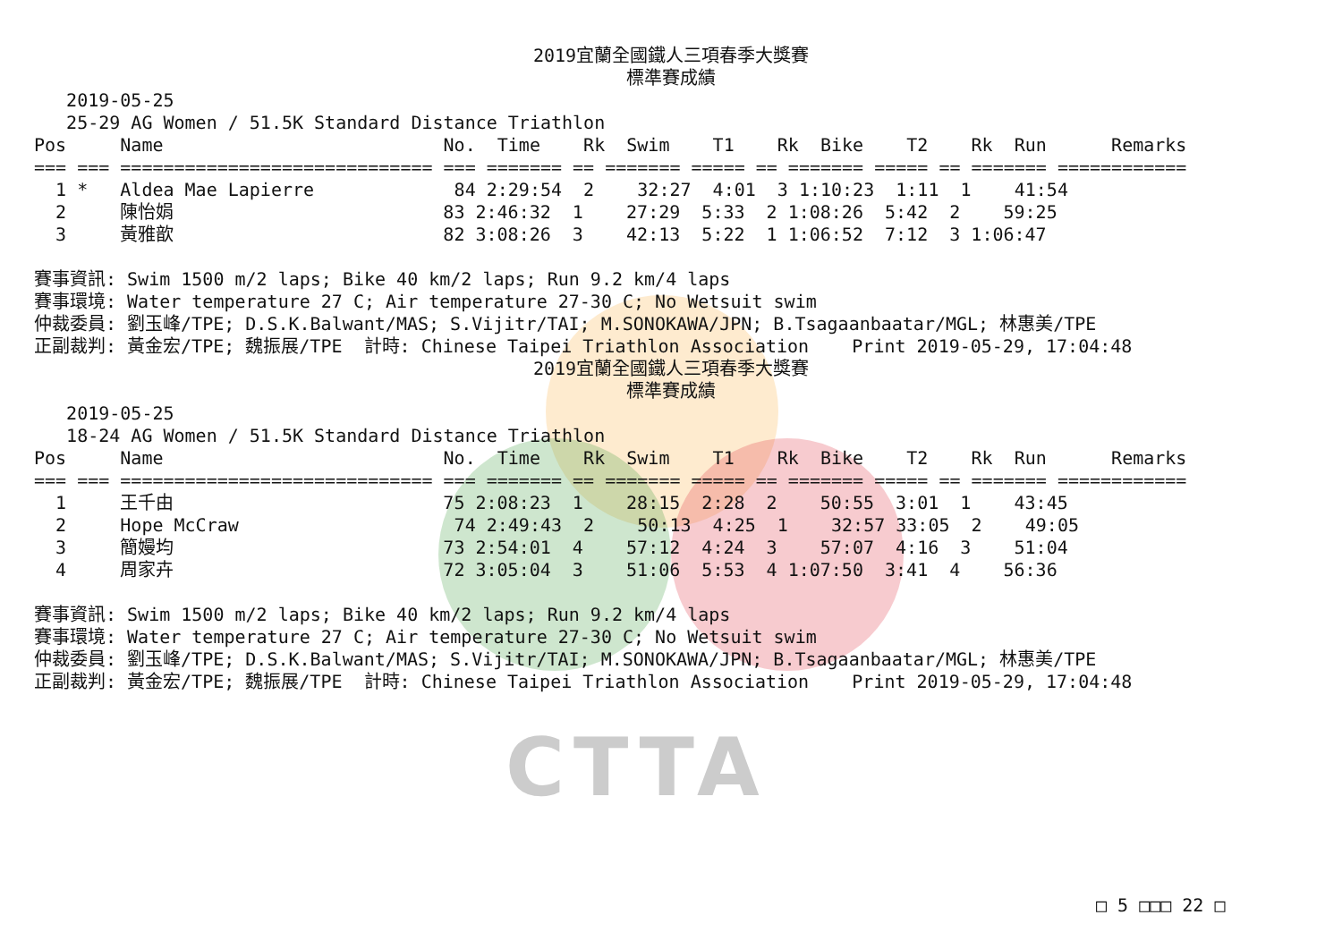CTTA
2019宜蘭全國鐵人三項春季大獎賽
標準賽成績
   2019-05-25
   25-29 AG Women / 51.5K Standard Distance Triathlon
Pos     Name                          No.  Time    Rk  Swim    T1    Rk  Bike    T2    Rk  Run      Remarks
=== === ============================= === ======= == ======= ===== == ======= ===== == ======= ============
  1 *   Aldea Mae Lapierre             84 2:29:54  2    32:27  4:01  3 1:10:23  1:11  1    41:54
  2     陳怡娟                         83 2:46:32  1    27:29  5:33  2 1:08:26  5:42  2    59:25
  3     黃雅歆                         82 3:08:26  3    42:13  5:22  1 1:06:52  7:12  3 1:06:47

賽事資訊: Swim 1500 m/2 laps; Bike 40 km/2 laps; Run 9.2 km/4 laps
賽事環境: Water temperature 27 C; Air temperature 27-30 C; No Wetsuit swim
仲裁委員: 劉玉峰/TPE; D.S.K.Balwant/MAS; S.Vijitr/TAI; M.SONOKAWA/JPN; B.Tsagaanbaatar/MGL; 林惠美/TPE
正副裁判: 黃金宏/TPE; 魏振展/TPE  計時: Chinese Taipei Triathlon Association    Print 2019-05-29, 17:04:48
2019宜蘭全國鐵人三項春季大獎賽
標準賽成績
   2019-05-25
   18-24 AG Women / 51.5K Standard Distance Triathlon
Pos     Name                          No.  Time    Rk  Swim    T1    Rk  Bike    T2    Rk  Run      Remarks
=== === ============================= === ======= == ======= ===== == ======= ===== == ======= ============
  1     王千由                         75 2:08:23  1    28:15  2:28  2    50:55  3:01  1    43:45
  2     Hope McCraw                    74 2:49:43  2    50:13  4:25  1    32:57 33:05  2    49:05
  3     簡嫚均                         73 2:54:01  4    57:12  4:24  3    57:07  4:16  3    51:04
  4     周家卉                         72 3:05:04  3    51:06  5:53  4 1:07:50  3:41  4    56:36

賽事資訊: Swim 1500 m/2 laps; Bike 40 km/2 laps; Run 9.2 km/4 laps
賽事環境: Water temperature 27 C; Air temperature 27-30 C; No Wetsuit swim
仲裁委員: 劉玉峰/TPE; D.S.K.Balwant/MAS; S.Vijitr/TAI; M.SONOKAWA/JPN; B.Tsagaanbaatar/MGL; 林惠美/TPE
正副裁判: 黃金宏/TPE; 魏振展/TPE  計時: Chinese Taipei Triathlon Association    Print 2019-05-29, 17:04:48
□ 5 □□□ 22 □